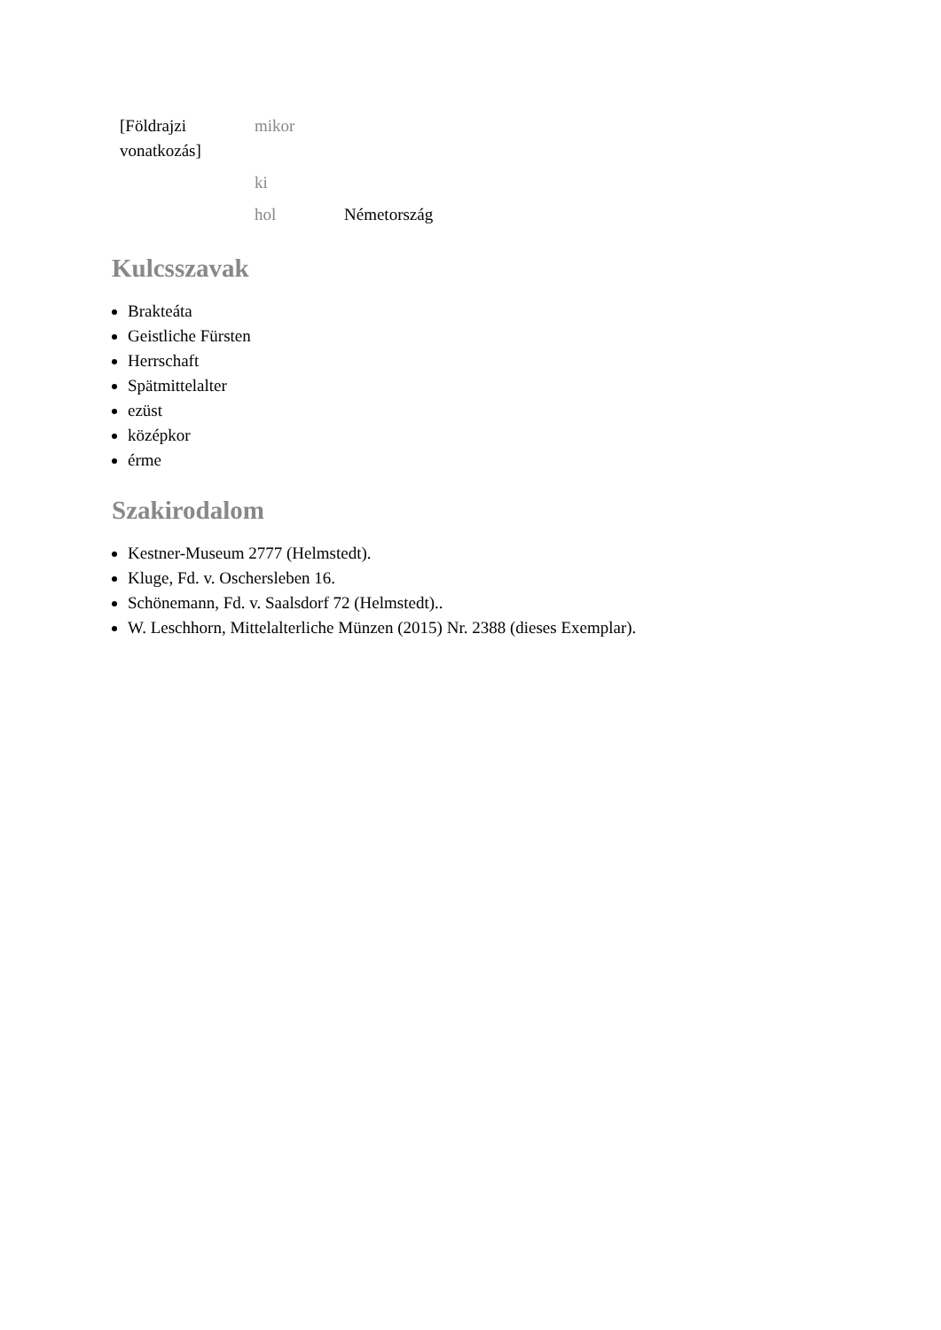| [Földrajzi vonatkozás] | mikor | |
| | ki | |
| | hol | Németország |
Kulcsszavak
Brakteáta
Geistliche Fürsten
Herrschaft
Spätmittelalter
ezüst
középkor
érme
Szakirodalom
Kestner-Museum 2777 (Helmstedt).
Kluge, Fd. v. Oschersleben 16.
Schönemann, Fd. v. Saalsdorf 72 (Helmstedt)..
W. Leschhorn, Mittelalterliche Münzen (2015) Nr. 2388 (dieses Exemplar).